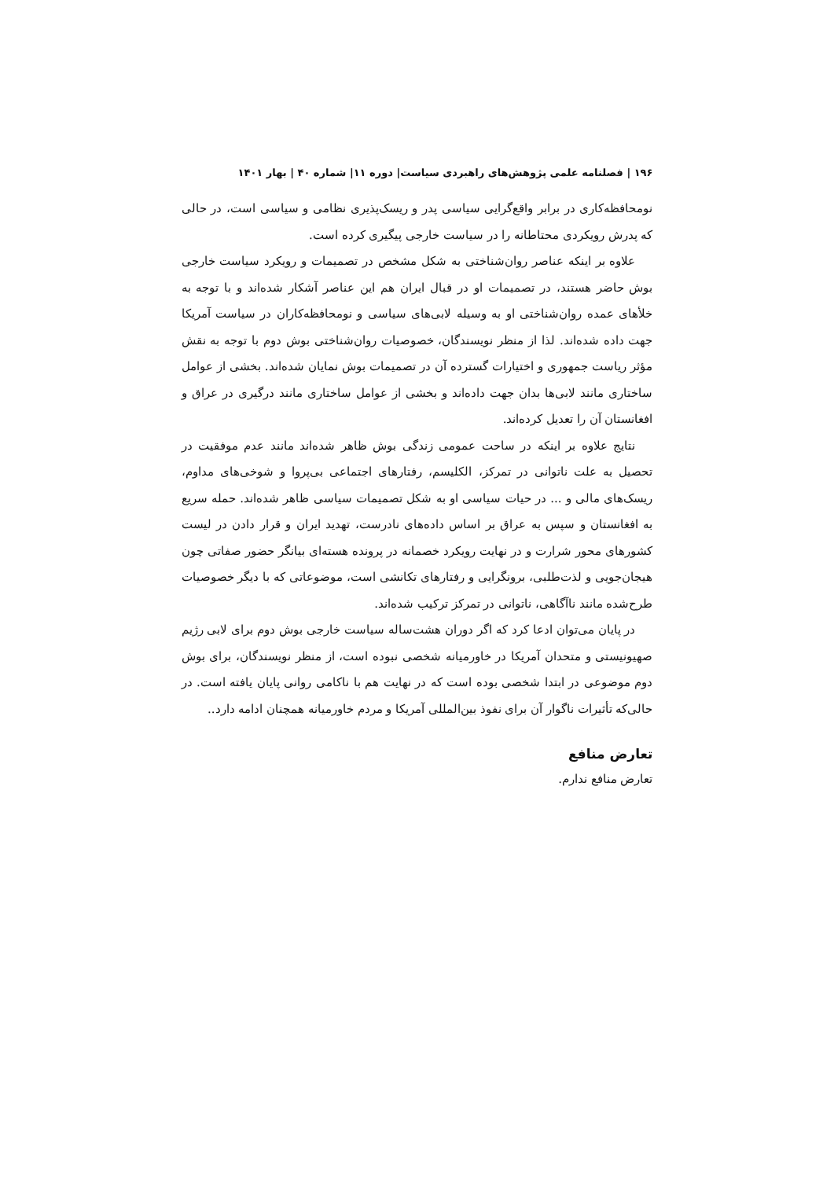۱۹۶ | فصلنامه علمی پژوهش‌های راهبردی سیاست| دوره ۱۱| شماره ۴۰ | بهار ۱۴۰۱
نومحافظه‌کاری در برابر واقع‌گرایی سیاسی پدر و ریسک‌پذیری نظامی و سیاسی است، در حالی که پدرش رویکردی محتاطانه را در سیاست خارجی پیگیری کرده است.
علاوه بر اینکه عناصر روان‌شناختی به شکل مشخص در تصمیمات و رویکرد سیاست خارجی بوش حاضر هستند، در تصمیمات او در قبال ایران هم این عناصر آشکار شده‌اند و با توجه به خلأهای عمده روان‌شناختی او به وسیله لابی‌های سیاسی و نومحافظه‌کاران در سیاست آمریکا جهت داده شده‌اند. لذا از منظر نویسندگان، خصوصیات روان‌شناختی بوش دوم با توجه به نقش مؤثر ریاست جمهوری و اختیارات گسترده آن در تصمیمات بوش نمایان شده‌اند. بخشی از عوامل ساختاری مانند لابی‌ها بدان جهت داده‌اند و بخشی از عوامل ساختاری مانند درگیری در عراق و افغانستان آن را تعدیل کرده‌اند.
نتایج علاوه بر اینکه در ساحت عمومی زندگی بوش ظاهر شده‌اند مانند عدم موفقیت در تحصیل به علت ناتوانی در تمرکز، الکلیسم، رفتارهای اجتماعی بی‌پروا و شوخی‌های مداوم، ریسک‌های مالی و ... در حیات سیاسی او به شکل تصمیمات سیاسی ظاهر شده‌اند. حمله سریع به افغانستان و سپس به عراق بر اساس داده‌های نادرست، تهدید ایران و قرار دادن در لیست کشورهای محور شرارت و در نهایت رویکرد خصمانه در پرونده هسته‌ای بیانگر حضور صفاتی چون هیجان‌جویی و لذت‌طلبی، برونگرایی و رفتارهای تکانشی است، موضوعاتی که با دیگر خصوصیات طرح‌شده مانند ناآگاهی، ناتوانی در تمرکز ترکیب شده‌اند.
در پایان می‌توان ادعا کرد که اگر دوران هشت‌ساله سیاست خارجی بوش دوم برای لابی رژیم صهیونیستی و متحدان آمریکا در خاورمیانه شخصی نبوده است، از منظر نویسندگان، برای بوش دوم موضوعی در ابتدا شخصی بوده است که در نهایت هم با ناکامی روانی پایان یافته است. در حالی‌که تأثیرات ناگوار آن برای نفوذ بین‌المللی آمریکا و مردم خاورمیانه همچنان ادامه دارد..
تعارض منافع
تعارض منافع ندارم.